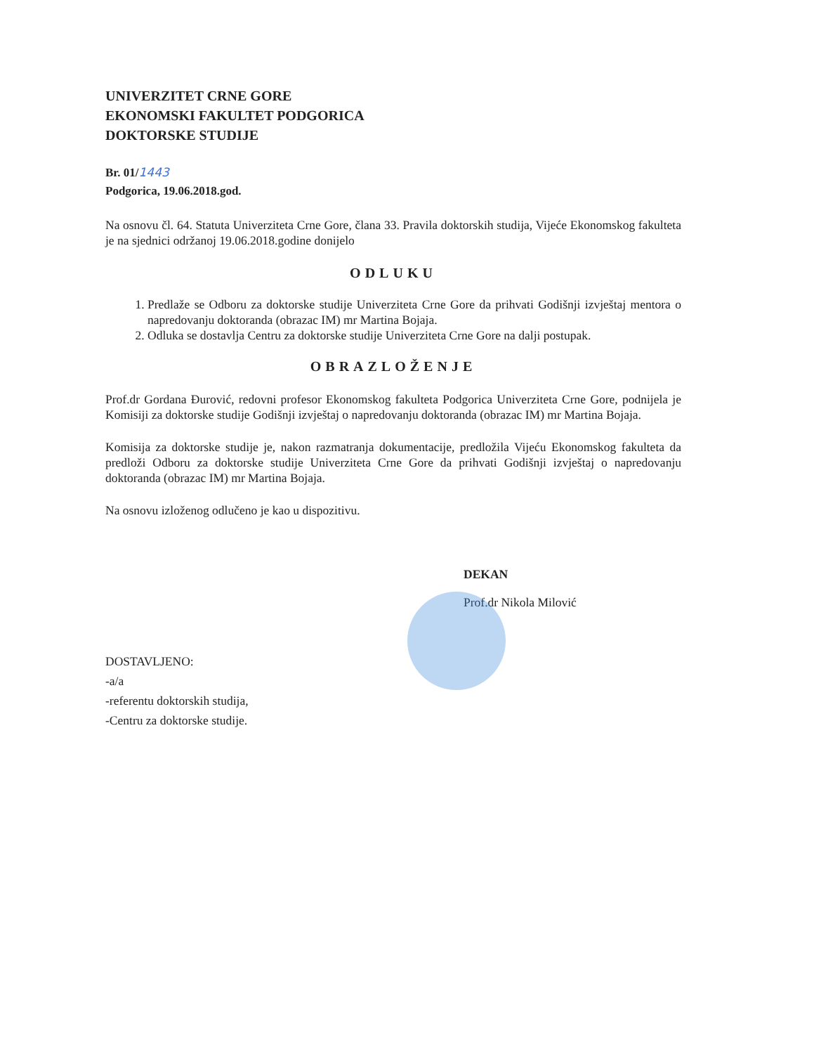UNIVERZITET CRNE GORE
EKONOMSKI FAKULTET PODGORICA
DOKTORSKE STUDIJE
Br. 01/1443
Podgorica, 19.06.2018.god.
Na osnovu čl. 64. Statuta Univerziteta Crne Gore, člana 33. Pravila doktorskih studija, Vijeće Ekonomskog fakulteta je na sjednici održanoj 19.06.2018.godine donijelo
ODLUKU
1. Predlaže se Odboru za doktorske studije Univerziteta Crne Gore da prihvati Godišnji izvještaj mentora o napredovanju doktoranda (obrazac IM) mr Martina Bojaja.
2. Odluka se dostavlja Centru za doktorske studije Univerziteta Crne Gore na dalji postupak.
OBRAZLOŽENJE
Prof.dr Gordana Đurović, redovni profesor Ekonomskog fakulteta Podgorica Univerziteta Crne Gore, podnijela je Komisiji za doktorske studije Godišnji izvještaj o napredovanju doktoranda (obrazac IM) mr Martina Bojaja.
Komisija za doktorske studije je, nakon razmatranja dokumentacije, predložila Vijeću Ekonomskog fakulteta da predloži Odboru za doktorske studije Univerziteta Crne Gore da prihvati Godišnji izvještaj o napredovanju doktoranda (obrazac IM) mr Martina Bojaja.
Na osnovu izloženog odlučeno je kao u dispozitivu.
DEKAN
Prof.dr Nikola Milović
DOSTAVLJENO:
-a/a
-referentu doktorskih studija,
-Centru za doktorske studije.